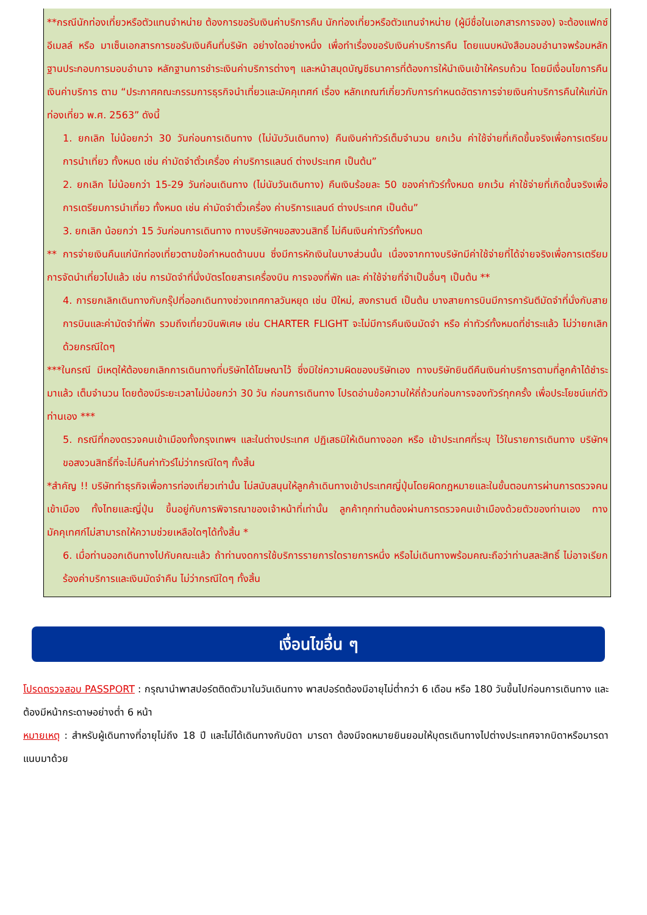**กรณีนักท่องเที่ยวหรือตัวแทนจำหน่าย ต้องการขอรับเงินค่าบริการคืน นักท่องเที่ยวหรือตัวแทนจำหน่าย (ผู้มีชื่อในเอกสารการจอง) จะต้องแฟกซ์ อีเมลล์ หรือ มาเซ็นเอกสารการขอรับเงินคืนที่บริษัท อย่างใดอย่างหนึ่ง เพื่อทำเรื่องขอรับเงินค่าบริการคืน โดยแนบหนังสือมอบอำนาจพร้อมหลักฐานประกอบการมอบอำนาจ หลักฐานการชำระเงินค่าบริการต่างๆ และหน้าสมุดบัญชีธนาคารที่ต้องการให้นำเงินเข้าให้ครบถ้วน โดยมีเงื่อนไขการคืนเงินค่าบริการ ตาม “ประกาศคณะกรรมการธุรกิจนำเที่ยวและมัคคุเทศก์ เรื่อง หลักเกณฑ์เกี่ยวกับการกำหนดอัตราการจ่ายเงินค่าบริการคืนให้แก่นักท่องเที่ยว พ.ศ. 2563” ดังนี้
1. ยกเลิก ไม่น้อยกว่า 30 วันก่อนการเดินทาง (ไม่นับวันเดินทาง) คืนเงินค่าทัวร์เต็มจำนวน ยกเว้น ค่าใช้จ่ายที่เกิดขึ้นจริงเพื่อการเตรียมการนำเที่ยว ทั้งหมด เช่น ค่ามัดจำตั๋วเครื่อง ค่าบริการแลนด์ ต่างประเทศ เป็นต้น”
2. ยกเลิก ไม่น้อยกว่า 15-29 วันก่อนเดินทาง (ไม่นับวันเดินทาง) คืนเงินร้อยละ 50 ของค่าทัวร์ทั้งหมด ยกเว้น ค่าใช้จ่ายที่เกิดขึ้นจริงเพื่อการเตรียมการนำเที่ยว ทั้งหมด เช่น ค่ามัดจำตั๋วเครื่อง ค่าบริการแลนด์ ต่างประเทศ เป็นต้น”
3. ยกเลิก น้อยกว่า 15 วันก่อนการเดินทาง ทางบริษัทฯขอสงวนสิทธิ์ ไม่คืนเงินค่าทัวร์ทั้งหมด
** การจ่ายเงินคืนแก่นักท่องเที่ยวตามข้อกำหนดด้านบน ซึ่งมีการหักเงินในบางส่วนนั้น เนื่องจากทางบริษัทมีค่าใช้จ่ายที่ได้จ่ายจริงเพื่อการเตรียมการจัดนำเที่ยวไปแล้ว เช่น การมัดจำที่นั่งบัตรโดยสารเครื่องบิน การจองที่พัก และ ค่าใช้จ่ายที่จำเป็นอื่นๆ เป็นต้น **
4. การยกเลิกเดินทางกับกรุ๊ปที่ออกเดินทางช่วงเทศกาลวันหยุด เช่น ปีใหม่, สงกรานต์ เป็นต้น บางสายการบินมีการการันตีมัดจำที่นั่งกับสายการบินและค่ามัดจำที่พัก รวมถึงเที่ยวบินพิเศษ เช่น CHARTER FLIGHT จะไม่มีการคืนเงินมัดจำ หรือ ค่าทัวร์ทั้งหมดที่ชำระแล้ว ไม่ว่ายกเลิกด้วยกรณีใดๆ
***ในกรณี มีเหตุให้ต้องยกเลิกการเดินทางที่บริษัทได้โฆษณาไว้ ซึ่งมิใช่ความผิดของบริษัทเอง ทางบริษัทยินดีคืนเงินค่าบริการตามที่ลูกค้าได้ชำระมาแล้ว เต็มจำนวน โดยต้องมีระยะเวลาไม่น้อยกว่า 30 วัน ก่อนการเดินทาง โปรดอ่านข้อความให้ถี่ถ้วนก่อนการจองทัวร์ทุกครั้ง เพื่อประโยชน์แก่ตัวท่านเอง ***
5. กรณีที่กองตรวจคนเข้าเมืองทั้งกรุงเทพฯ และในต่างประเทศ ปฏิเสธมิให้เดินทางออก หรือ เข้าประเทศที่ระบุ ไว้ในรายการเดินทาง บริษัทฯ ขอสงวนสิทธิ์ที่จะไม่คืนค่าทัวร์ไม่ว่ากรณีใดๆ ทั้งสิ้น
*สำคัญ !! บริษัททำธุรกิจเพื่อการท่องเที่ยวเท่านั้น ไม่สนับสนุนให้ลูกค้าเดินทางเข้าประเทศญี่ปุ่นโดยผิดกฎหมายและในขั้นตอนการผ่านการตรวจคนเข้าเมือง ทั้งไทยและญี่ปุ่น ขึ้นอยู่กับการพิจารณาของเจ้าหน้าที่เท่านั้น ลูกค้าทุกท่านต้องผ่านการตรวจคนเข้าเมืองด้วยตัวของท่านเอง ทางมัคคุเทศก์ไม่สามารถให้ความช่วยเหลือใดๆได้ทั้งสิ้น *
6. เมื่อท่านออกเดินทางไปกับคณะแล้ว ถ้าท่านงดการใช้บริการรายการใดรายการหนึ่ง หรือไม่เดินทางพร้อมคณะถือว่าท่านสละสิทธิ์ ไม่อาจเรียกร้องค่าบริการและเงินมัดจำคืน ไม่ว่ากรณีใดๆ ทั้งสิ้น
เงื่อนไขอื่น ๆ
โปรดตรวจสอบ PASSPORT : กรุณานำพาสปอร์ตติดตัวมาในวันเดินทาง พาสปอร์ตต้องมีอายุไม่ต่ำกว่า 6 เดือน หรือ 180 วันขึ้นไปก่อนการเดินทาง และต้องมีหน้ากระดาษอย่างต่ำ 6 หน้า
หมายเหตุ : สำหรับผู้เดินทางที่อายุไม่ถึง 18 ปี และไม่ได้เดินทางกับบิดา มารดา ต้องมีจดหมายยินยอมให้บุตรเดินทางไปต่างประเทศจากบิดาหรือมารดาแนบมาด้วย